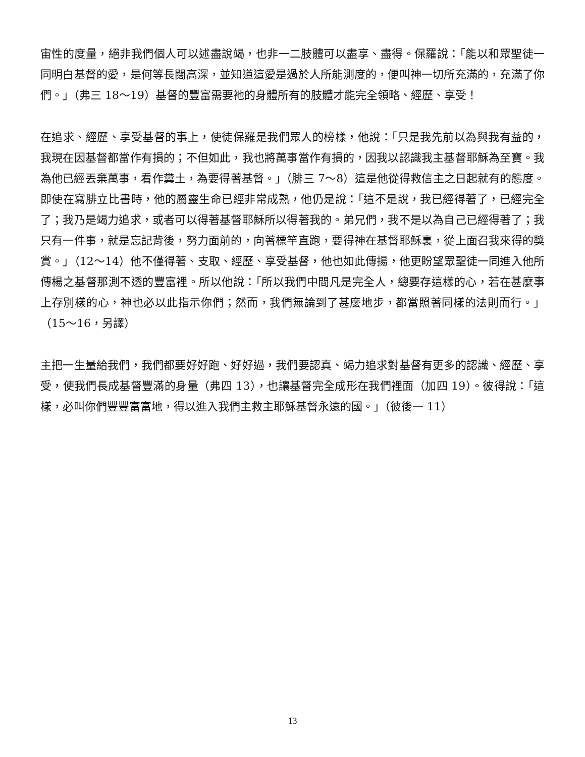宙性的度量，絕非我們個人可以述盡說竭，也非一二肢體可以盡享、盡得。保羅說：「能以和眾聖徒一同明白基督的愛，是何等長闊高深，並知道這愛是過於人所能測度的，便叫神一切所充滿的，充滿了你們。」（弗三 18～19）基督的豐富需要祂的身體所有的肢體才能完全領略、經歷、享受！
在追求、經歷、享受基督的事上，使徒保羅是我們眾人的榜樣，他說：「只是我先前以為與我有益的，我現在因基督都當作有損的；不但如此，我也將萬事當作有損的，因我以認識我主基督耶穌為至寶。我為他已經丟棄萬事，看作糞土，為要得著基督。」（腓三 7～8）這是他從得救信主之日起就有的態度。即使在寫腓立比書時，他的屬靈生命已經非常成熟，他仍是說：「這不是說，我已經得著了，已經完全了；我乃是竭力追求，或者可以得著基督耶穌所以得著我的。弟兄們，我不是以為自己已經得著了；我只有一件事，就是忘記背後，努力面前的，向著標竿直跑，要得神在基督耶穌裏，從上面召我來得的獎賞。」（12～14）他不僅得著、支取、經歷、享受基督，他也如此傳揚，他更盼望眾聖徒一同進入他所傳楊之基督那測不透的豐富裡。所以他說：「所以我們中間凡是完全人，總要存這樣的心，若在甚麼事上存別樣的心，神也必以此指示你們；然而，我們無論到了甚麼地步，都當照著同樣的法則而行。」（15～16，另譯）
主把一生量給我們，我們都要好好跑、好好過，我們要認真、竭力追求對基督有更多的認識、經歷、享受，使我們長成基督豐滿的身量（弗四 13），也讓基督完全成形在我們裡面（加四 19）。彼得說：「這樣，必叫你們豐豐富富地，得以進入我們主救主耶穌基督永遠的國。」（彼後一 11）
13